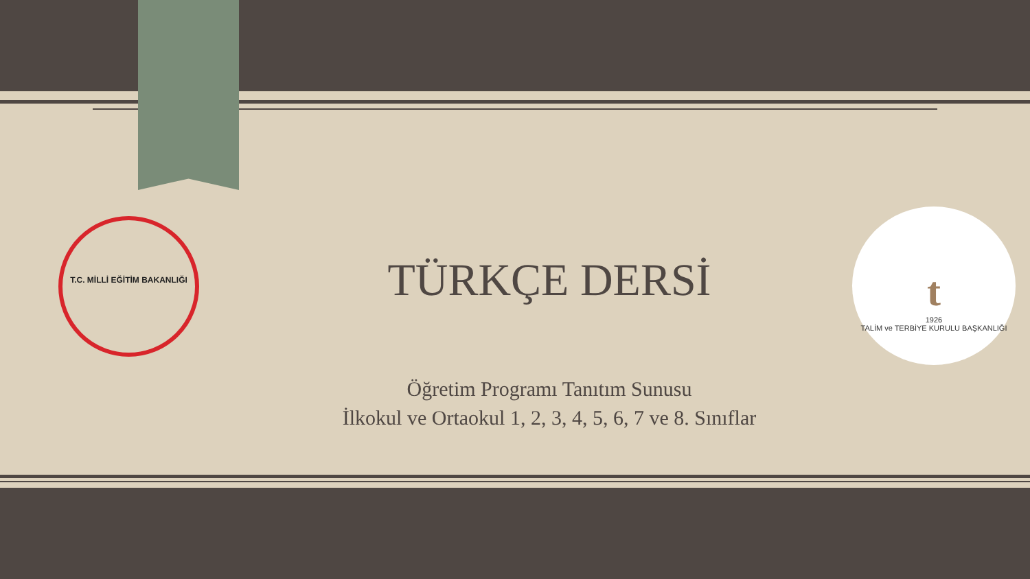T.C. MİLLİ EĞİTİM BAKANLIĞI
t
1926
TALİM ve TERBİYE KURULU BAŞKANLIĞI
TÜRKÇE DERSİ
Öğretim Programı Tanıtım Sunusu
İlkokul ve Ortaokul 1, 2, 3, 4, 5, 6, 7 ve 8. Sınıflar